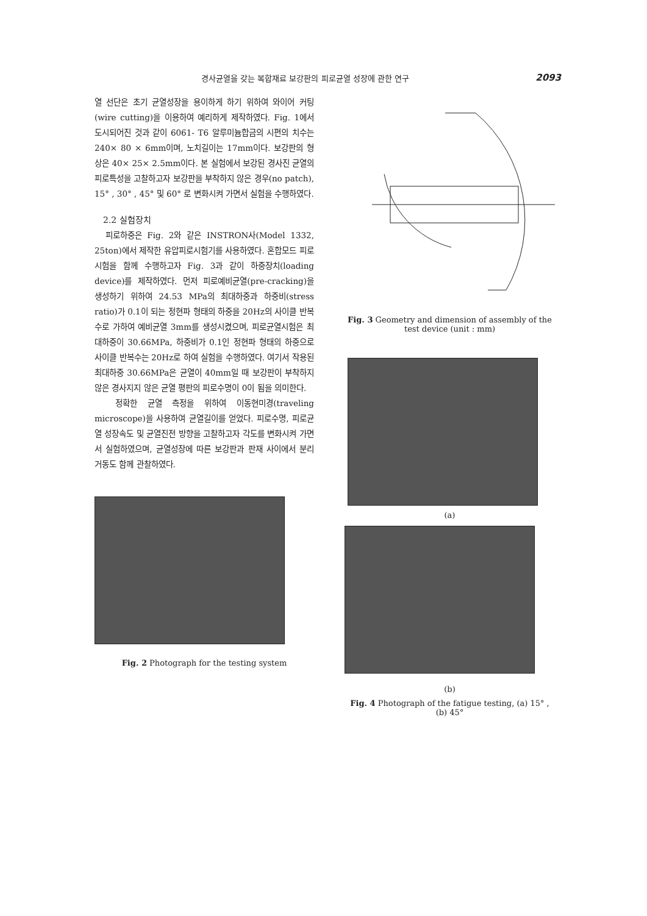경사균열을 갖는 복합재료 보강판의 피로균열 성장에 관한 연구 2093
열 선단은 초기 균열성장을 용이하게 하기 위하여 와이어 커팅(wire cutting)을 이용하여 예리하게 제작하였다. Fig. 1에서 도시되어진 것과 같이 6061- T6 알루미늄합금의 시편의 치수는 240× 80 × 6mm이며, 노치길이는 17mm이다. 보강판의 형상은 40× 25× 2.5mm이다. 본 실험에서 보강된 경사진 균열의 피로특성을 고찰하고자 보강판을 부착하지 않은 경우(no patch), 15° , 30° , 45° 및 60° 로 변화시켜 가면서 실험을 수행하였다.
2.2 실험장치
피로하중은 Fig. 2와 같은 INSTRON사(Model 1332, 25ton)에서 제작한 유압피로시험기를 사용하였다. 혼합모드 피로시험을 함께 수행하고자 Fig. 3과 같이 하중장치(loading device)를 제작하였다. 먼저 피로예비균열(pre-cracking)을 생성하기 위하여 24.53 MPa의 최대하중과 하중비(stress ratio)가 0.1이 되는 정현파 형태의 하중을 20Hz의 사이클 반복수로 가하여 예비균열 3mm를 생성시켰으며, 피로균열시험은 최대하중이 30.66MPa, 하중비가 0.1인 정현파 형태의 하중으로 사이클 반복수는 20Hz로 하여 실험을 수행하였다. 여기서 작용된 최대하중 30.66MPa은 균열이 40mm일 때 보강판이 부착하지 않은 경사지지 않은 균열 평판의 피로수명이 0이 됨을 의미한다.
정확한 균열 측정을 위하여 이동현미경(traveling microscope)을 사용하여 균열길이를 얻었다. 피로수명, 피로균열 성장속도 및 균열진전 방향을 고찰하고자 각도를 변화시켜 가면서 실험하였으며, 균열성장에 따른 보강판과 판재 사이에서 분리 거동도 함께 관찰하였다.
Fig. 2 Photograph for the testing system
Fig. 3 Geometry and dimension of assembly of the
test device (unit : mm)
(a)
(b)
Fig. 4 Photograph of the fatigue testing, (a) 15° ,
(b) 45°